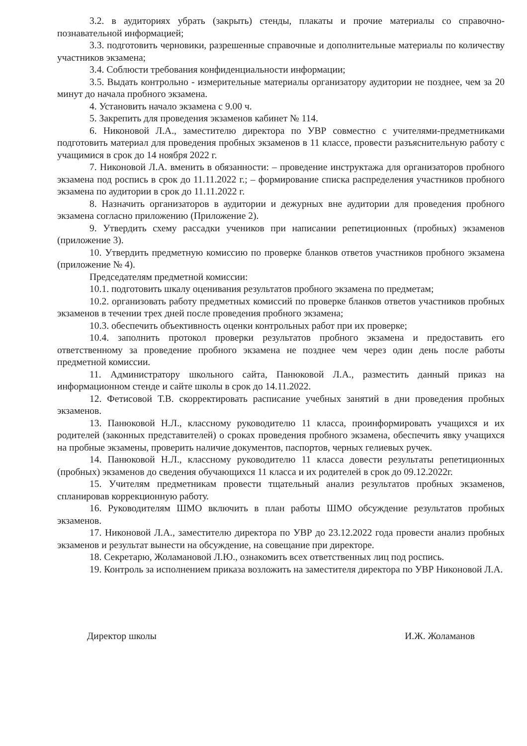3.2. в аудиториях убрать (закрыть) стенды, плакаты и прочие материалы со справочно-познавательной информацией;
3.3. подготовить черновики, разрешенные справочные и дополнительные материалы по количеству участников экзамена;
3.4. Соблюсти требования конфиденциальности информации;
3.5. Выдать контрольно - измерительные материалы организатору аудитории не позднее, чем за 20 минут до начала пробного экзамена.
4. Установить начало экзамена с 9.00 ч.
5. Закрепить для проведения экзаменов кабинет № 114.
6. Никоновой Л.А., заместителю директора по УВР совместно с учителями-предметниками подготовить материал для проведения пробных экзаменов в 11 классе, провести разъяснительную работу с учащимися в срок до 14 ноября 2022 г.
7. Никоновой Л.А. вменить в обязанности: – проведение инструктажа для организаторов пробного экзамена под роспись в срок до 11.11.2022 г.; – формирование списка распределения участников пробного экзамена по аудитории в срок до 11.11.2022 г.
8. Назначить организаторов в аудитории и дежурных вне аудитории для проведения пробного экзамена согласно приложению (Приложение 2).
9. Утвердить схему рассадки учеников при написании репетиционных (пробных) экзаменов (приложение 3).
10. Утвердить предметную комиссию по проверке бланков ответов участников пробного экзамена (приложение № 4).
Председателям предметной комиссии:
10.1. подготовить шкалу оценивания результатов пробного экзамена по предметам;
10.2. организовать работу предметных комиссий по проверке бланков ответов участников пробных экзаменов в течении трех дней после проведения пробного экзамена;
10.3. обеспечить объективность оценки контрольных работ при их проверке;
10.4. заполнить протокол проверки результатов пробного экзамена и предоставить его ответственному за проведение пробного экзамена не позднее чем через один день после работы предметной комиссии.
11. Администратору школьного сайта, Панюковой Л.А., разместить данный приказ на информационном стенде и сайте школы в срок до 14.11.2022.
12. Фетисовой Т.В. скорректировать расписание учебных занятий в дни проведения пробных экзаменов.
13. Панюковой Н.Л., классному руководителю 11 класса, проинформировать учащихся и их родителей (законных представителей) о сроках проведения пробного экзамена, обеспечить явку учащихся на пробные экзамены, проверить наличие документов, паспортов, черных гелиевых ручек.
14. Панюковой Н.Л., классному руководителю 11 класса довести результаты репетиционных (пробных) экзаменов до сведения обучающихся 11 класса и их родителей в срок до 09.12.2022г.
15. Учителям предметникам провести тщательный анализ результатов пробных экзаменов, спланировав коррекционную работу.
16. Руководителям ШМО включить в план работы ШМО обсуждение результатов пробных экзаменов.
17. Никоновой Л.А., заместителю директора по УВР до 23.12.2022 года провести анализ пробных экзаменов и результат вынести на обсуждение, на совещание при директоре.
18. Секретарю, Жоламановой Л.Ю., ознакомить всех ответственных лиц под роспись.
19. Контроль за исполнением приказа возложить на заместителя директора по УВР Никоновой Л.А.
Директор школы ​ И.Ж. Жоламанов